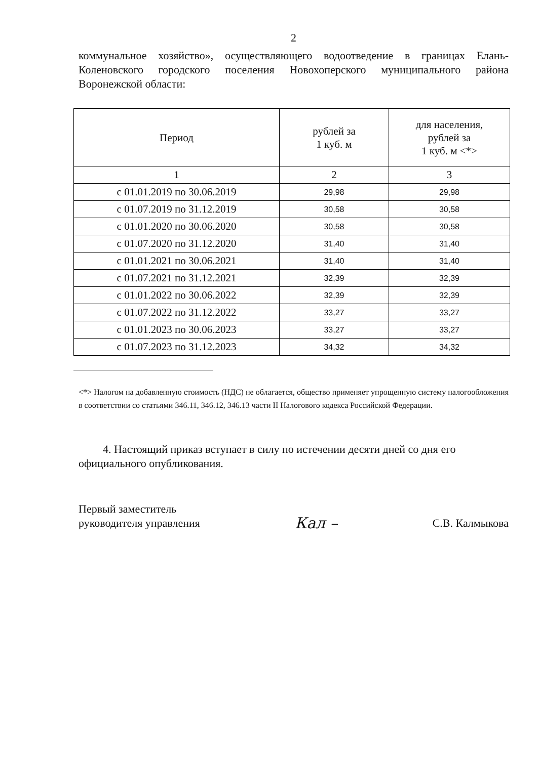2
коммунальное хозяйство», осуществляющего водоотведение в границах Елань-Коленовского городского поселения Новохоперского муниципального района Воронежской области:
| Период | рублей за 1 куб. м | для населения, рублей за 1 куб. м <*> |
| --- | --- | --- |
| 1 | 2 | 3 |
| с 01.01.2019 по 30.06.2019 | 29,98 | 29,98 |
| с 01.07.2019 по 31.12.2019 | 30,58 | 30,58 |
| с 01.01.2020 по 30.06.2020 | 30,58 | 30,58 |
| с 01.07.2020 по 31.12.2020 | 31,40 | 31,40 |
| с 01.01.2021 по 30.06.2021 | 31,40 | 31,40 |
| с 01.07.2021 по 31.12.2021 | 32,39 | 32,39 |
| с 01.01.2022 по 30.06.2022 | 32,39 | 32,39 |
| с 01.07.2022 по 31.12.2022 | 33,27 | 33,27 |
| с 01.01.2023 по 30.06.2023 | 33,27 | 33,27 |
| с 01.07.2023 по 31.12.2023 | 34,32 | 34,32 |
<*> Налогом на добавленную стоимость (НДС) не облагается, общество применяет упрощенную систему налогообложения в соответствии со статьями 346.11, 346.12, 346.13 части II Налогового кодекса Российской Федерации.
4. Настоящий приказ вступает в силу по истечении десяти дней со дня его официального опубликования.
Первый заместитель
руководителя управления
Кал –
С.В. Калмыкова